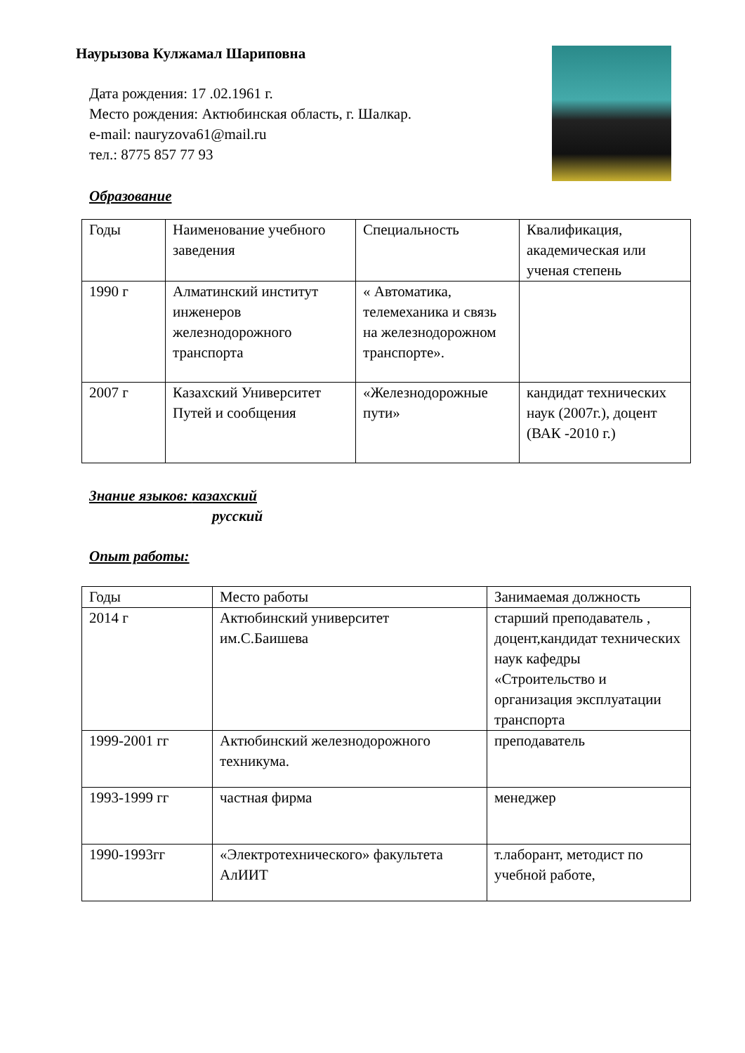Наурызова Кулжамал Шариповна
Дата рождения: 17 .02.1961 г.
Место рождения: Актюбинская область, г. Шалкар.
e-mail: nauryzova61@mail.ru
тел.: 8775 857 77 93
Образование
| Годы | Наименование учебного заведения | Специальность | Квалификация, академическая или ученая степень |
| --- | --- | --- | --- |
| 1990 г | Алматинский институт инженеров железнодорожного транспорта | « Автоматика, телемеханика и связь на железнодорожном транспорте». | |
| 2007 г | Казахский Университет Путей и сообщения | «Железнодорожные пути» | кандидат технических наук (2007г.), доцент (ВАК -2010 г.) |
Знание языков: казахский
русский
Опыт работы:
| Годы | Место работы | Занимаемая должность |
| --- | --- | --- |
| 2014 г | Актюбинский университет им.С.Баишева | старший преподаватель , доцент,кандидат технических наук кафедры «Строительство и организация эксплуатации транспорта |
| 1999-2001 гг | Актюбинский железнодорожного техникума. | преподаватель |
| 1993-1999 гг | частная фирма | менеджер |
| 1990-1993гг | «Электротехнического» факультета АлИИТ | т.лаборант, методист по учебной работе, |